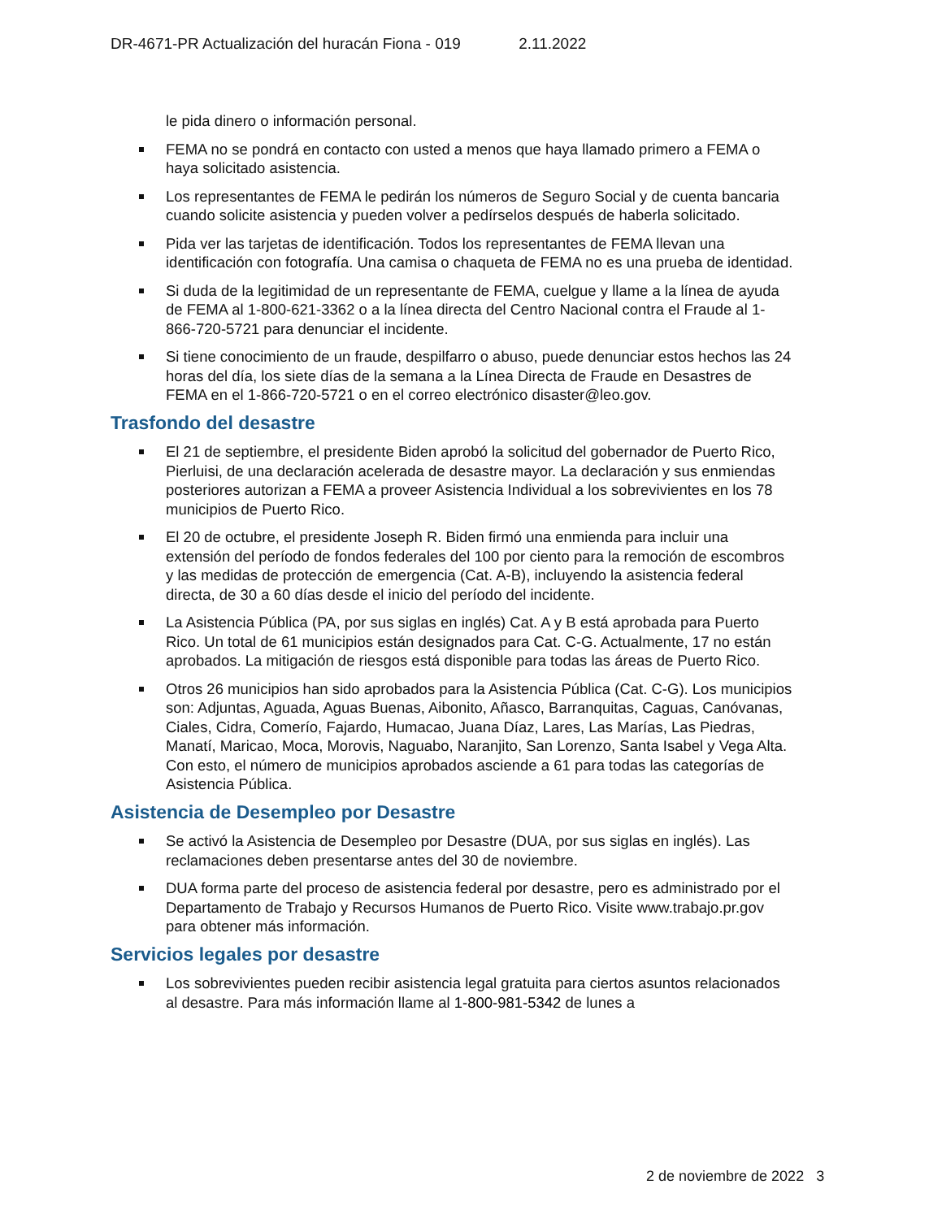DR-4671-PR Actualización del huracán Fiona - 019 2.11.2022
le pida dinero o información personal.
FEMA no se pondrá en contacto con usted a menos que haya llamado primero a FEMA o haya solicitado asistencia.
Los representantes de FEMA le pedirán los números de Seguro Social y de cuenta bancaria cuando solicite asistencia y pueden volver a pedírselos después de haberla solicitado.
Pida ver las tarjetas de identificación. Todos los representantes de FEMA llevan una identificación con fotografía. Una camisa o chaqueta de FEMA no es una prueba de identidad.
Si duda de la legitimidad de un representante de FEMA, cuelgue y llame a la línea de ayuda de FEMA al 1-800-621-3362 o a la línea directa del Centro Nacional contra el Fraude al 1-866-720-5721 para denunciar el incidente.
Si tiene conocimiento de un fraude, despilfarro o abuso, puede denunciar estos hechos las 24 horas del día, los siete días de la semana a la Línea Directa de Fraude en Desastres de FEMA en el 1-866-720-5721 o en el correo electrónico disaster@leo.gov.
Trasfondo del desastre
El 21 de septiembre, el presidente Biden aprobó la solicitud del gobernador de Puerto Rico, Pierluisi, de una declaración acelerada de desastre mayor. La declaración y sus enmiendas posteriores autorizan a FEMA a proveer Asistencia Individual a los sobrevivientes en los 78 municipios de Puerto Rico.
El 20 de octubre, el presidente Joseph R. Biden firmó una enmienda para incluir una extensión del período de fondos federales del 100 por ciento para la remoción de escombros y las medidas de protección de emergencia (Cat. A-B), incluyendo la asistencia federal directa, de 30 a 60 días desde el inicio del período del incidente.
La Asistencia Pública (PA, por sus siglas en inglés) Cat. A y B está aprobada para Puerto Rico. Un total de 61 municipios están designados para Cat. C-G. Actualmente, 17 no están aprobados. La mitigación de riesgos está disponible para todas las áreas de Puerto Rico.
Otros 26 municipios han sido aprobados para la Asistencia Pública (Cat. C-G). Los municipios son: Adjuntas, Aguada, Aguas Buenas, Aibonito, Añasco, Barranquitas, Caguas, Canóvanas, Ciales, Cidra, Comerío, Fajardo, Humacao, Juana Díaz, Lares, Las Marías, Las Piedras, Manatí, Maricao, Moca, Morovis, Naguabo, Naranjito, San Lorenzo, Santa Isabel y Vega Alta. Con esto, el número de municipios aprobados asciende a 61 para todas las categorías de Asistencia Pública.
Asistencia de Desempleo por Desastre
Se activó la Asistencia de Desempleo por Desastre (DUA, por sus siglas en inglés). Las reclamaciones deben presentarse antes del 30 de noviembre.
DUA forma parte del proceso de asistencia federal por desastre, pero es administrado por el Departamento de Trabajo y Recursos Humanos de Puerto Rico. Visite www.trabajo.pr.gov para obtener más información.
Servicios legales por desastre
Los sobrevivientes pueden recibir asistencia legal gratuita para ciertos asuntos relacionados al desastre. Para más información llame al 1-800-981-5342 de lunes a
2 de noviembre de 2022 3